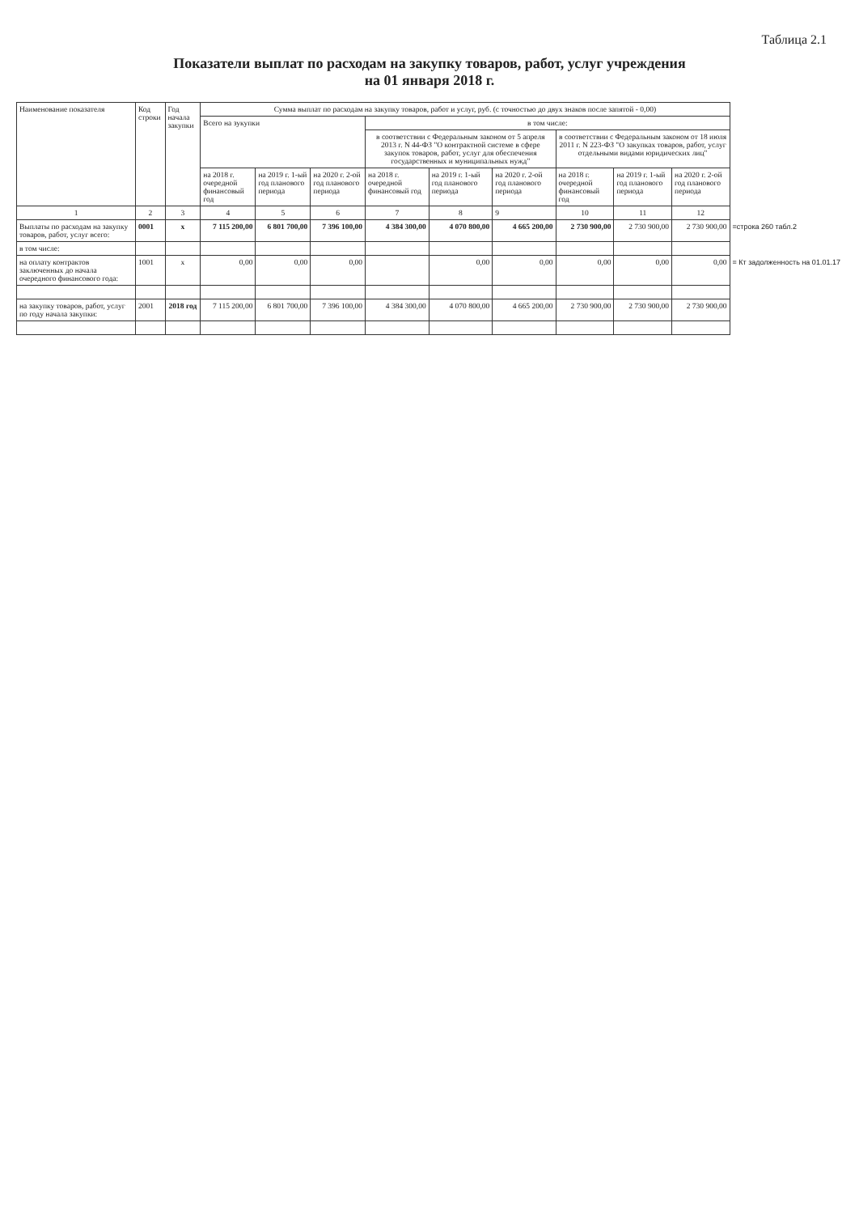Таблица 2.1
Показатели выплат по расходам на закупку товаров, работ, услуг учреждения
на 01 января 2018 г.
| Наименование показателя | Код строки | Год начала закупки | Сумма выплат по расходам на закупку товаров, работ и услуг, руб. (с точностью до двух знаков после запятой - 0,00) | | | | | | | | | |
| | | | Всего на зукупки | | | в том числе: | | | | | | |
| | | | | | | в соответствии с Федеральным законом от 5 апреля 2013 г. N 44-ФЗ "О контрактной системе в сфере закупок товаров, работ, услуг для обеспечения государственных и муниципальных нужд" | | | в соответствии с Федеральным законом от 18 июля 2011 г. N 223-ФЗ "О закупках товаров, работ, услуг отдельными видами юридических лиц" | | | |
| | | | на 2018 г. очередной финансовый год | на 2019 г. 1-ый год планового периода | на 2020 г. 2-ой год планового периода | на 2018 г. очередной финансовый год | на 2019 г. 1-ый год планового периода | на 2020 г. 2-ой год планового периода | на 2018 г. очередной финансовый год | на 2019 г. 1-ый год планового периода | на 2020 г. 2-ой год планового периода | |
| 1 | 2 | 3 | 4 | 5 | 6 | 7 | 8 | 9 | 10 | 11 | 12 | |
| Выплаты по расходам на закупку товаров, работ, услуг всего: | 0001 | x | 7 115 200,00 | 6 801 700,00 | 7 396 100,00 | 4 384 300,00 | 4 070 800,00 | 4 665 200,00 | 2 730 900,00 | 2 730 900,00 | 2 730 900,00 | =строка 260 табл.2 |
| в том числе: | | | | | | | | | | | | |
| на оплату контрактов заключенных до начала очередного финансового года: | 1001 | x | 0,00 | 0,00 | 0,00 | | 0,00 | 0,00 | 0,00 | 0,00 | 0,00 | = Кт задолженность на 01.01.17 |
| на закупку товаров, работ, услуг по году начала закупки: | 2001 | 2018 год | 7 115 200,00 | 6 801 700,00 | 7 396 100,00 | 4 384 300,00 | 4 070 800,00 | 4 665 200,00 | 2 730 900,00 | 2 730 900,00 | 2 730 900,00 | |